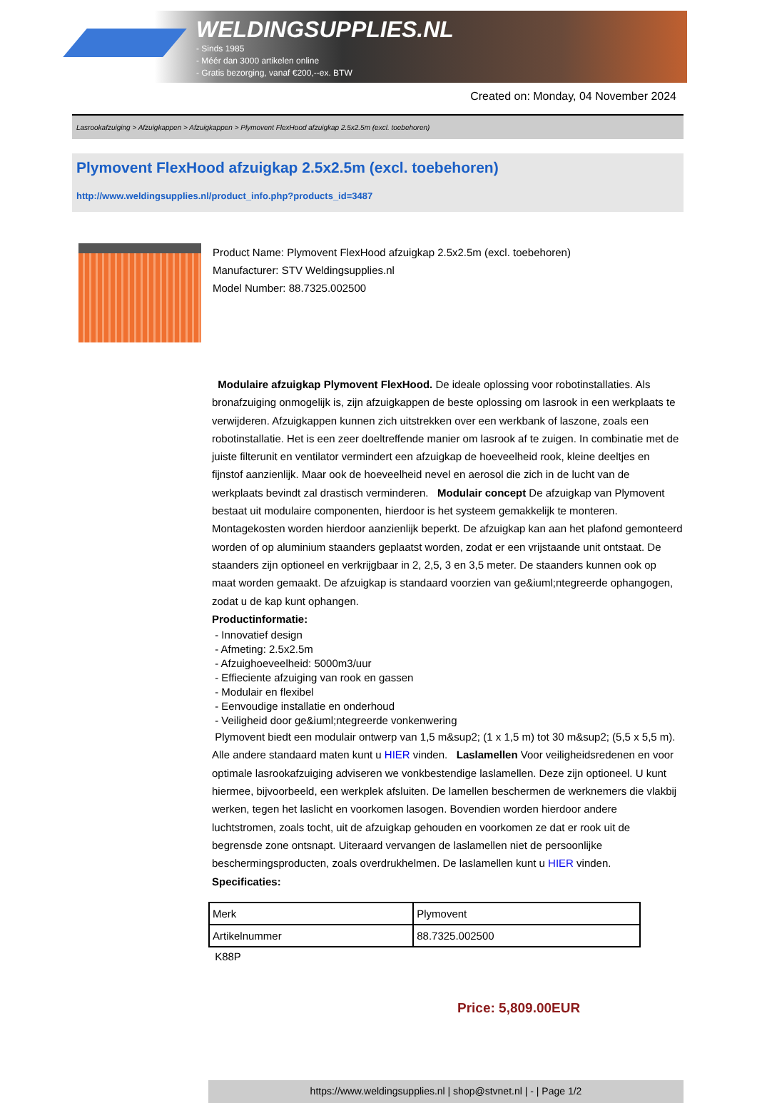WELDINGSUPPLIES.NL
- Sinds 1985
- Méér dan 3000 artikelen online
- Gratis bezorging, vanaf €200,--ex. BTW
Created on: Monday, 04 November 2024
Lasrookafzuiging > Afzuigkappen > Afzuigkappen > Plymovent FlexHood afzuigkap 2.5x2.5m (excl. toebehoren)
Plymovent FlexHood afzuigkap 2.5x2.5m (excl. toebehoren)
http://www.weldingsupplies.nl/product_info.php?products_id=3487
Product Name: Plymovent FlexHood afzuigkap 2.5x2.5m (excl. toebehoren)
Manufacturer: STV Weldingsupplies.nl
Model Number: 88.7325.002500
Modulaire afzuigkap Plymovent FlexHood. De ideale oplossing voor robotinstallaties. Als bronafzuiging onmogelijk is, zijn afzuigkappen de beste oplossing om lasrook in een werkplaats te verwijderen. Afzuigkappen kunnen zich uitstrekken over een werkbank of laszone, zoals een robotinstallatie. Het is een zeer doeltreffende manier om lasrook af te zuigen. In combinatie met de juiste filterunit en ventilator vermindert een afzuigkap de hoeveelheid rook, kleine deeltjes en fijnstof aanzienlijk. Maar ook de hoeveelheid nevel en aerosol die zich in de lucht van de werkplaats bevindt zal drastisch verminderen. Modulair concept De afzuigkap van Plymovent bestaat uit modulaire componenten, hierdoor is het systeem gemakkelijk te monteren. Montagekosten worden hierdoor aanzienlijk beperkt. De afzuigkap kan aan het plafond gemonteerd worden of op aluminium staanders geplaatst worden, zodat er een vrijstaande unit ontstaat. De staanders zijn optioneel en verkrijgbaar in 2, 2,5, 3 en 3,5 meter. De staanders kunnen ook op maat worden gemaakt. De afzuigkap is standaard voorzien van ge&iuml;ntegreerde ophangogen, zodat u de kap kunt ophangen.
Productinformatie:
- Innovatief design
- Afmeting: 2.5x2.5m
- Afzuighoeveelheid: 5000m3/uur
- Effieciente afzuiging van rook en gassen
- Modulair en flexibel
- Eenvoudige installatie en onderhoud
- Veiligheid door ge&iuml;ntegreerde vonkenwering
Plymovent biedt een modulair ontwerp van 1,5 m&sup2; (1 x 1,5 m) tot 30 m&sup2; (5,5 x 5,5 m). Alle andere standaard maten kunt u HIER vinden. Laslamellen Voor veiligheidsredenen en voor optimale lasrookafzuiging adviseren we vonkbestendige laslamellen. Deze zijn optioneel. U kunt hiermee, bijvoorbeeld, een werkplek afsluiten. De lamellen beschermen de werknemers die vlakbij werken, tegen het laslicht en voorkomen lasogen. Bovendien worden hierdoor andere luchtstromen, zoals tocht, uit de afzuigkap gehouden en voorkomen ze dat er rook uit de begrensde zone ontsnapt. Uiteraard vervangen de laslamellen niet de persoonlijke beschermingsproducten, zoals overdrukhelmen. De laslamellen kunt u HIER vinden. Specificaties:
| Merk | Plymovent |
| Artikelnummer | 88.7325.002500 |
K88P
Price: 5,809.00EUR
https://www.weldingsupplies.nl | shop@stvnet.nl | - | Page 1/2